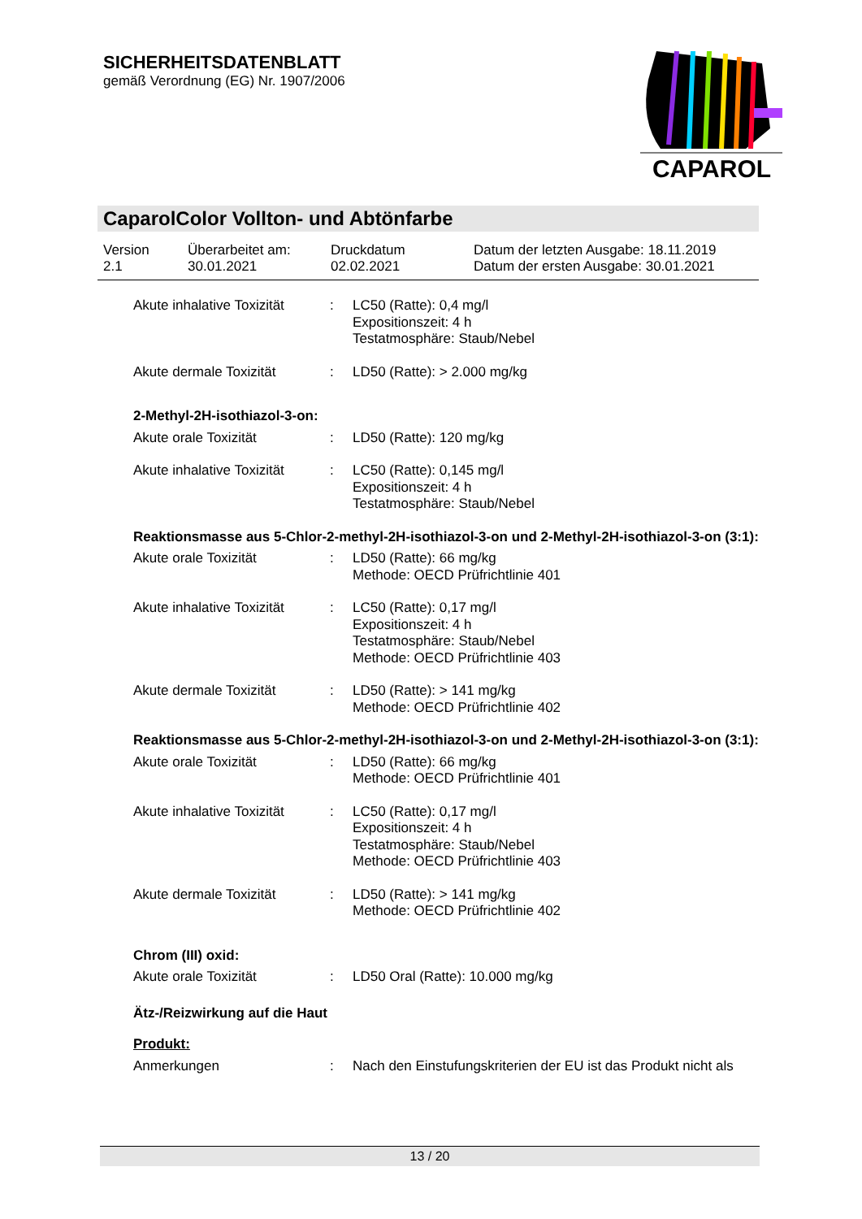SICHERHEITSDATENBLATT
gemäß Verordnung (EG) Nr. 1907/2006
CAPAROL
CaparolColor Vollton- und Abtönfarbe
| Version 2.1 | Überarbeitet am: 30.01.2021 | Druckdatum 02.02.2021 | Datum der letzten Ausgabe: 18.11.2019 Datum der ersten Ausgabe: 30.01.2021 |
| Akute inhalative Toxizität | : | LC50 (Ratte): 0,4 mg/l Expositionszeit: 4 h Testatmosphäre: Staub/Nebel |
| Akute dermale Toxizität | : | LD50 (Ratte): > 2.000 mg/kg |
2-Methyl-2H-isothiazol-3-on:
| Akute orale Toxizität | : | LD50 (Ratte): 120 mg/kg |
| Akute inhalative Toxizität | : | LC50 (Ratte): 0,145 mg/l Expositionszeit: 4 h Testatmosphäre: Staub/Nebel |
Reaktionsmasse aus 5-Chlor-2-methyl-2H-isothiazol-3-on und 2-Methyl-2H-isothiazol-3-on (3:1):
| Akute orale Toxizität | : | LD50 (Ratte): 66 mg/kg Methode: OECD Prüfrichtlinie 401 |
| Akute inhalative Toxizität | : | LC50 (Ratte): 0,17 mg/l Expositionszeit: 4 h Testatmosphäre: Staub/Nebel Methode: OECD Prüfrichtlinie 403 |
| Akute dermale Toxizität | : | LD50 (Ratte): > 141 mg/kg Methode: OECD Prüfrichtlinie 402 |
Reaktionsmasse aus 5-Chlor-2-methyl-2H-isothiazol-3-on und 2-Methyl-2H-isothiazol-3-on (3:1):
| Akute orale Toxizität | : | LD50 (Ratte): 66 mg/kg Methode: OECD Prüfrichtlinie 401 |
| Akute inhalative Toxizität | : | LC50 (Ratte): 0,17 mg/l Expositionszeit: 4 h Testatmosphäre: Staub/Nebel Methode: OECD Prüfrichtlinie 403 |
| Akute dermale Toxizität | : | LD50 (Ratte): > 141 mg/kg Methode: OECD Prüfrichtlinie 402 |
Chrom (III) oxid:
| Akute orale Toxizität | : | LD50 Oral (Ratte): 10.000 mg/kg |
Ätz-/Reizwirkung auf die Haut
Produkt:
| Anmerkungen | : | Nach den Einstufungskriterien der EU ist das Produkt nicht als |
13 / 20